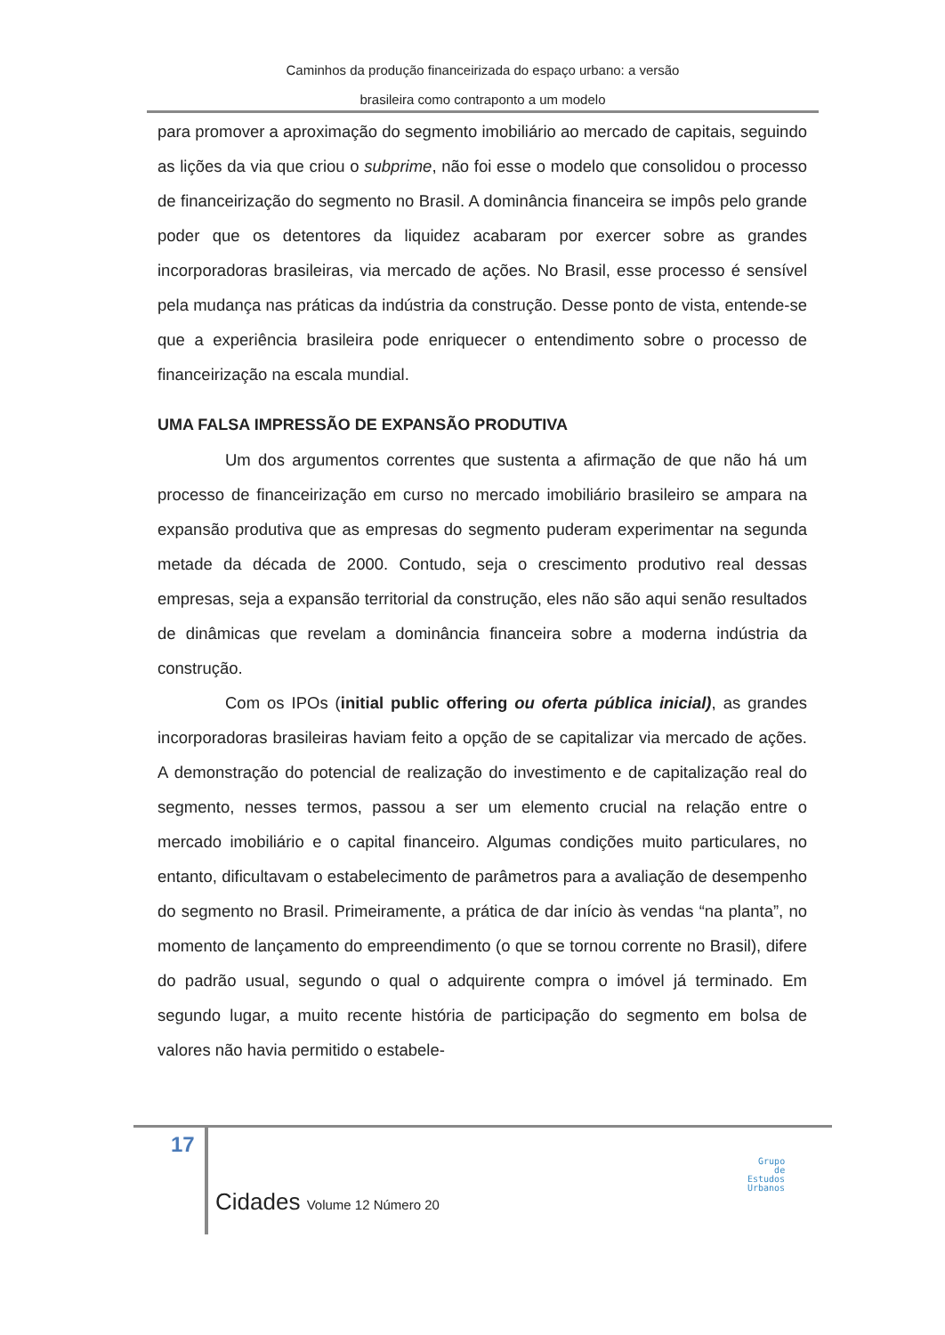Caminhos da produção financeirizada do espaço urbano: a versão
brasileira como contraponto a um modelo
para promover a aproximação do segmento imobiliário ao mercado de capitais, seguindo as lições da via que criou o subprime, não foi esse o modelo que consolidou o processo de financeirização do segmento no Brasil. A dominância financeira se impôs pelo grande poder que os detentores da liquidez acabaram por exercer sobre as grandes incorporadoras brasileiras, via mercado de ações. No Brasil, esse processo é sensível pela mudança nas práticas da indústria da construção. Desse ponto de vista, entende-se que a experiência brasileira pode enriquecer o entendimento sobre o processo de financeirização na escala mundial.
UMA FALSA IMPRESSÃO DE EXPANSÃO PRODUTIVA
Um dos argumentos correntes que sustenta a afirmação de que não há um processo de financeirização em curso no mercado imobiliário brasileiro se ampara na expansão produtiva que as empresas do segmento puderam experimentar na segunda metade da década de 2000. Contudo, seja o crescimento produtivo real dessas empresas, seja a expansão territorial da construção, eles não são aqui senão resultados de dinâmicas que revelam a dominância financeira sobre a moderna indústria da construção.
Com os IPOs (initial public offering ou oferta pública inicial), as grandes incorporadoras brasileiras haviam feito a opção de se capitalizar via mercado de ações. A demonstração do potencial de realização do investimento e de capitalização real do segmento, nesses termos, passou a ser um elemento crucial na relação entre o mercado imobiliário e o capital financeiro. Algumas condições muito particulares, no entanto, dificultavam o estabelecimento de parâmetros para a avaliação de desempenho do segmento no Brasil. Primeiramente, a prática de dar início às vendas “na planta”, no momento de lançamento do empreendimento (o que se tornou corrente no Brasil), difere do padrão usual, segundo o qual o adquirente compra o imóvel já terminado. Em segundo lugar, a muito recente história de participação do segmento em bolsa de valores não havia permitido o estabele-
17
Cidades Volume 12 Número 20
Grupo
de
Estudos
Urbanos